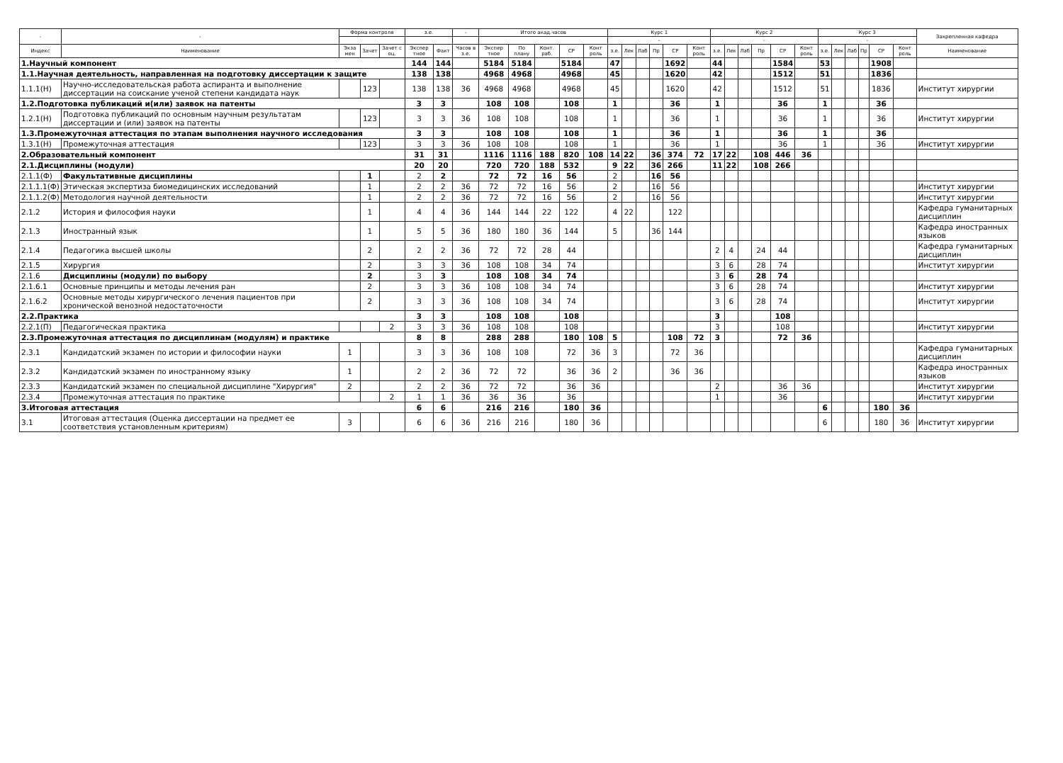| - | - | Форма контроля | | | з.е. | | - | Итого акад.часов | | | | | Курс 1 | | | | | | Курс 2 | | | | | | Курс 3 | | | | | | Закрепленная кафедра |
| --- | --- | --- | --- | --- | --- | --- | --- | --- | --- | --- | --- | --- | --- | --- | --- | --- | --- | --- | --- | --- | --- | --- | --- | --- | --- | --- | --- | --- | --- | --- | --- |
| | | | | | | | | | | | | | - | | | | | | - | | | | | | - | | | | | | |
| Индекс | Наименование | Экза мен | Зачет | Зачет с оц. | Экспер тное | Факт | Часов в з.е. | Экспер тное | По плану | Конт. раб. | СР | Конт роль | з.е. | Лек | Лаб | Пр | СР | Конт роль | з.е. | Лек | Лаб | Пр | СР | Конт роль | з.е. | Лек | Лаб | Пр | СР | Конт роль | Наименование |
| 1.Научный компонент | | | | | 144 | 144 | | 5184 | 5184 | | 5184 | | 47 | | | | 1692 | | 44 | | | | 1584 | | 53 | | | | 1908 | | |
| 1.1.Научная деятельность, направленная на подготовку диссертации к защите | | | | | 138 | 138 | | 4968 | 4968 | | 4968 | | 45 | | | | 1620 | | 42 | | | | 1512 | | 51 | | | | 1836 | | |
| 1.1.1(Н) | Научно-исследовательская работа аспиранта и выполнение диссертации на соискание ученой степени кандидата наук | | 123 | | 138 | 138 | 36 | 4968 | 4968 | | 4968 | | 45 | | | | 1620 | | 42 | | | | 1512 | | 51 | | | | 1836 | | Институт хирургии |
| 1.2.Подготовка публикаций и(или) заявок на патенты | | | | | 3 | 3 | | 108 | 108 | | 108 | | 1 | | | | 36 | | 1 | | | | 36 | | 1 | | | | 36 | | |
| 1.2.1(Н) | Подготовка публикаций по основным научным результатам диссертации и (или) заявок на патенты | | 123 | | 3 | 3 | 36 | 108 | 108 | | 108 | | 1 | | | | 36 | | 1 | | | | 36 | | 1 | | | | 36 | | Институт хирургии |
| 1.3.Промежуточная аттестация по этапам выполнения научного исследования | | | | | 3 | 3 | | 108 | 108 | | 108 | | 1 | | | | 36 | | 1 | | | | 36 | | 1 | | | | 36 | | |
| 1.3.1(Н) | Промежуточная аттестация | | 123 | | 3 | 3 | 36 | 108 | 108 | | 108 | | 1 | | | | 36 | | 1 | | | | 36 | | 1 | | | | 36 | | Институт хирургии |
| 2.Образовательный компонент | | | | | 31 | 31 | | 1116 | 1116 | 188 | 820 | 108 | 14 | 22 | | 36 | 374 | 72 | 17 | 22 | | 108 | 446 | 36 | | | | | | | |
| 2.1.Дисциплины (модули) | | | | | 20 | 20 | | 720 | 720 | 188 | 532 | | 9 | 22 | | 36 | 266 | | 11 | 22 | | 108 | 266 | | | | | | | | |
| 2.1.1(Ф) | Факультативные дисциплины | | 1 | | 2 | 2 | | 72 | 72 | 16 | 56 | | 2 | | | 16 | 56 | | | | | | | | | | | | | | |
| 2.1.1.1(Ф) | Этическая экспертиза биомедицинских исследований | | 1 | | 2 | 2 | 36 | 72 | 72 | 16 | 56 | | 2 | | | 16 | 56 | | | | | | | | | | | | | | Институт хирургии |
| 2.1.1.2(Ф) | Методология научной деятельности | | 1 | | 2 | 2 | 36 | 72 | 72 | 16 | 56 | | 2 | | | 16 | 56 | | | | | | | | | | | | | | Институт хирургии |
| 2.1.2 | История и философия науки | | 1 | | 4 | 4 | 36 | 144 | 144 | 22 | 122 | | 4 | 22 | | | 122 | | | | | | | | | | | | | | Кафедра гуманитарных дисциплин |
| 2.1.3 | Иностранный язык | | 1 | | 5 | 5 | 36 | 180 | 180 | 36 | 144 | | 5 | | | 36 | 144 | | | | | | | | | | | | | | Кафедра иностранных языков |
| 2.1.4 | Педагогика высшей школы | | 2 | | 2 | 2 | 36 | 72 | 72 | 28 | 44 | | | | | | | | 2 | 4 | | 24 | 44 | | | | | | | | Кафедра гуманитарных дисциплин |
| 2.1.5 | Хирургия | | 2 | | 3 | 3 | 36 | 108 | 108 | 34 | 74 | | | | | | | | 3 | 6 | | 28 | 74 | | | | | | | | Институт хирургии |
| 2.1.6 | Дисциплины (модули) по выбору | | 2 | | 3 | 3 | | 108 | 108 | 34 | 74 | | | | | | | | 3 | 6 | | 28 | 74 | | | | | | | | |
| 2.1.6.1 | Основные принципы и методы лечения ран | | 2 | | 3 | 3 | 36 | 108 | 108 | 34 | 74 | | | | | | | | 3 | 6 | | 28 | 74 | | | | | | | | Институт хирургии |
| 2.1.6.2 | Основные методы хирургического лечения пациентов при хронической венозной недостаточности | | 2 | | 3 | 3 | 36 | 108 | 108 | 34 | 74 | | | | | | | | 3 | 6 | | 28 | 74 | | | | | | | | Институт хирургии |
| 2.2.Практика | | | | | 3 | 3 | | 108 | 108 | | 108 | | | | | | | | 3 | | | | 108 | | | | | | | | |
| 2.2.1(П) | Педагогическая практика | | | 2 | 3 | 3 | 36 | 108 | 108 | | 108 | | | | | | | | 3 | | | | 108 | | | | | | | | Институт хирургии |
| 2.3.Промежуточная аттестация по дисциплинам (модулям) и практике | | | | | 8 | 8 | | 288 | 288 | | 180 | 108 | 5 | | | | 108 | 72 | 3 | | | | 72 | 36 | | | | | | | |
| 2.3.1 | Кандидатский экзамен по истории и философии науки | 1 | | | 3 | 3 | 36 | 108 | 108 | | 72 | 36 | 3 | | | | 72 | 36 | | | | | | | | | | | | | Кафедра гуманитарных дисциплин |
| 2.3.2 | Кандидатский экзамен по иностранному языку | 1 | | | 2 | 2 | 36 | 72 | 72 | | 36 | 36 | 2 | | | | 36 | 36 | | | | | | | | | | | | | Кафедра иностранных языков |
| 2.3.3 | Кандидатский экзамен по специальной дисциплине "Хирургия" | 2 | | | 2 | 2 | 36 | 72 | 72 | | 36 | 36 | | | | | | | 2 | | | | 36 | 36 | | | | | | | Институт хирургии |
| 2.3.4 | Промежуточная аттестация по практике | | | 2 | 1 | 1 | 36 | 36 | 36 | | 36 | | | | | | | | 1 | | | | 36 | | | | | | | | Институт хирургии |
| 3.Итоговая аттестация | | | | | 6 | 6 | | 216 | 216 | | 180 | 36 | | | | | | | | | | | | | 6 | | | | 180 | 36 | |
| 3.1 | Итоговая аттестация (Оценка диссертации на предмет ее соответствия установленным критериям) | 3 | | | 6 | 6 | 36 | 216 | 216 | | 180 | 36 | | | | | | | | | | | | | 6 | | | | 180 | 36 | Институт хирургии |